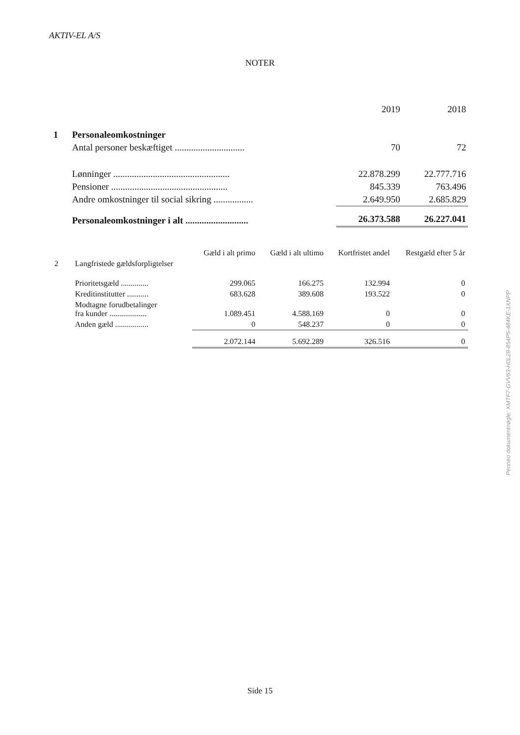AKTIV-EL A/S
NOTER
| | | 2019 | 2018 |
| 1 | Personaleomkostninger | | |
| | Antal personer beskæftiget .............................. | 70 | 72 |
| | Lønninger .................................................. | 22.878.299 | 22.777.716 |
| | Pensioner .................................................. | 845.339 | 763.496 |
| | Andre omkostninger til social sikring ................. | 2.649.950 | 2.685.829 |
| | Personaleomkostninger i alt ........................... | 26.373.588 | 26.227.041 |
| | | Gæld i alt primo | Gæld i alt ultimo | Kortfristet andel | Restgæld efter 5 år |
| --- | --- | --- | --- | --- | --- |
| 2 | Langfristede gældsforpligtelser | | | | |
| | Prioritetsgæld .............. | 299.065 | 166.275 | 132.994 | 0 |
| | Kreditinstitutter ........... | 683.628 | 389.608 | 193.522 | 0 |
| | Modtagne forudbetalinger fra kunder ................... | 1.089.451 | 4.588.169 | 0 | 0 |
| | Anden gæld ................. | 0 | 548.237 | 0 | 0 |
| | | 2.072.144 | 5.692.289 | 326.516 | 0 |
Penneo dokumentnøgle: XMTF7-GVV63-H0L28-854P5-484KE-1XNPP
Side 15